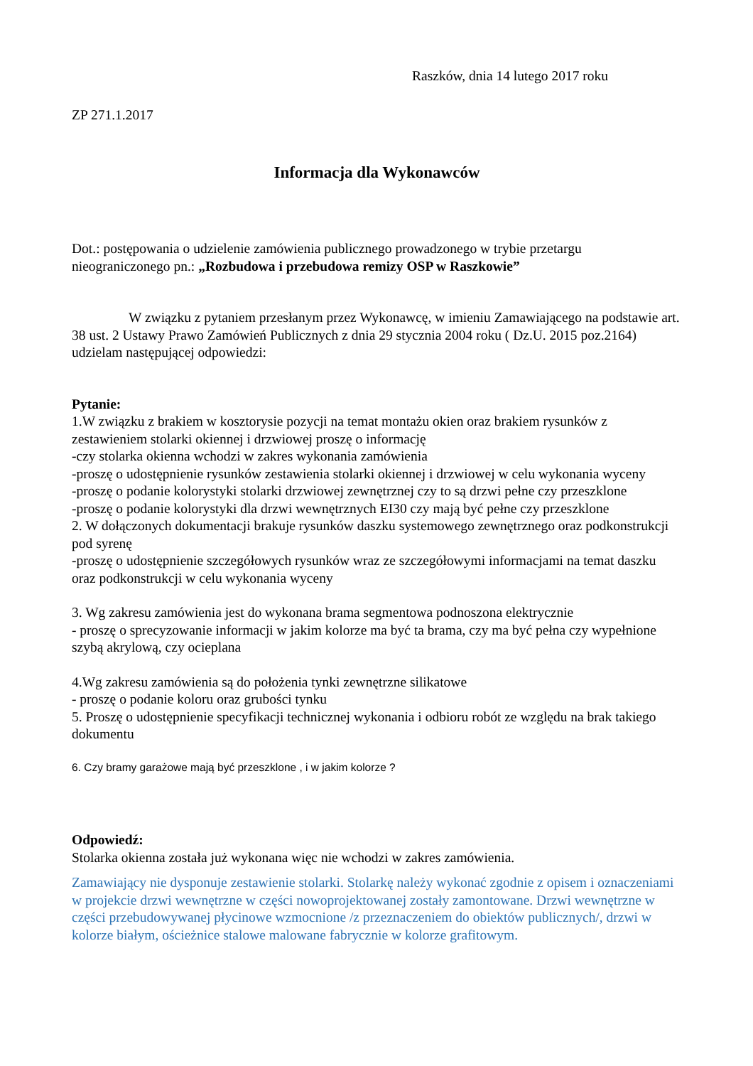Raszków, dnia 14 lutego 2017 roku
ZP 271.1.2017
Informacja dla Wykonawców
Dot.: postępowania o udzielenie zamówienia publicznego prowadzonego w trybie przetargu nieograniczonego pn.: „Rozbudowa i przebudowa remizy OSP w Raszkowie”
W związku z pytaniem przesłanym przez Wykonawcę, w imieniu Zamawiającego na podstawie art. 38 ust. 2 Ustawy Prawo Zamówień Publicznych z dnia 29 stycznia 2004 roku ( Dz.U. 2015 poz.2164) udzielam następującej odpowiedzi:
Pytanie:
1.W związku z brakiem w kosztorysie pozycji na temat montażu okien oraz brakiem rysunków z zestawieniem stolarki okiennej i drzwiowej proszę o informację
-czy stolarka okienna wchodzi w zakres wykonania zamówienia
-proszę o udostępnienie rysunków zestawienia stolarki okiennej i drzwiowej w celu wykonania wyceny
-proszę o podanie kolorystyki stolarki drzwiowej zewnętrznej czy to są drzwi pełne czy przeszklone
-proszę o podanie kolorystyki dla drzwi wewnętrznych EI30 czy mają być pełne czy przeszklone
2. W dołączonych dokumentacji brakuje rysunków daszku systemowego zewnętrznego oraz podkonstrukcji pod syrenę
-proszę o udostępnienie szczegółowych rysunków wraz ze szczegółowymi informacjami na temat daszku oraz podkonstrukcji w celu wykonania wyceny
3. Wg zakresu zamówienia jest do wykonana brama segmentowa podnoszona elektrycznie
- proszę o sprecyzowanie informacji w jakim kolorze ma być ta brama, czy ma być pełna czy wypełnione szybą akrylową, czy ocieplana
4.Wg zakresu zamówienia są do położenia tynki zewnętrzne silikatowe
- proszę o podanie koloru oraz grubości tynku
5. Proszę o udostępnienie specyfikacji technicznej wykonania i odbioru robót ze względu na brak takiego dokumentu
6. Czy bramy garażowe mają być przeszklone , i w jakim kolorze ?
Odpowiedź:
Stolarka okienna została już wykonana więc nie wchodzi w zakres zamówienia.
Zamawiający nie dysponuje zestawienie stolarki. Stolarkę należy wykonać zgodnie z opisem i oznaczeniami w projekcie drzwi wewnętrzne w części nowoprojektowanej zostały zamontowane. Drzwi wewnętrzne w części przebudowywanej płycinowe wzmocnione /z przeznaczeniem do obiektów publicznych/, drzwi w kolorze białym, ościeżnice stalowe malowane fabrycznie w kolorze grafitowym.